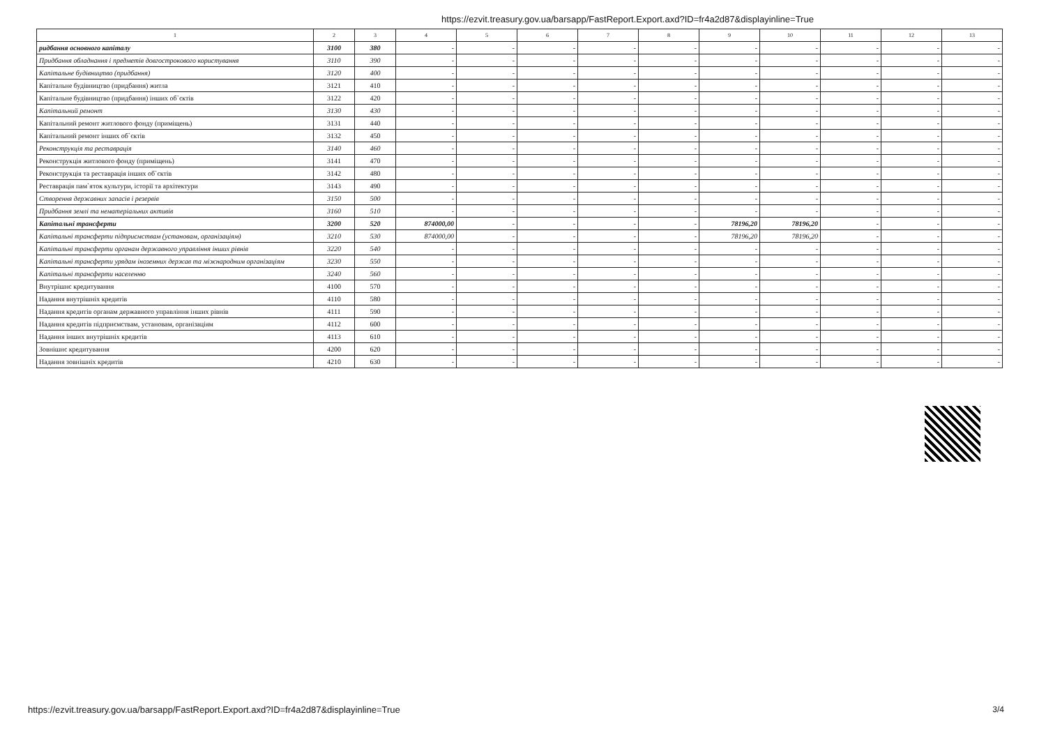https://ezvit.treasury.gov.ua/barsapp/FastReport.Export.axd?ID=fr4a2d87&displayinline=True
| 1 | 2 | 3 | 4 | 5 | 6 | 7 | 8 | 9 | 10 | 11 | 12 | 13 |
| --- | --- | --- | --- | --- | --- | --- | --- | --- | --- | --- | --- | --- |
| ридбання основного капіталу | 3100 | 380 | - | - | - | - | - | - | - | - | - | - |
| Придбання обладнання і предметів довгострокового користування | 3110 | 390 | - | - | - | - | - | - | - | - | - | - |
| Капітальне будівництво (придбання) | 3120 | 400 | - | - | - | - | - | - | - | - | - | - |
| Капітальне будівництво (придбання) житла | 3121 | 410 | - | - | - | - | - | - | - | - | - | - |
| Капітальне будівництво (придбання) інших об`єктів | 3122 | 420 | - | - | - | - | - | - | - | - | - | - |
| Капітальний ремонт | 3130 | 430 | - | - | - | - | - | - | - | - | - | - |
| Капітальний ремонт житлового фонду (приміщень) | 3131 | 440 | - | - | - | - | - | - | - | - | - | - |
| Капітальний ремонт інших об`єктів | 3132 | 450 | - | - | - | - | - | - | - | - | - | - |
| Реконструкція та реставрація | 3140 | 460 | - | - | - | - | - | - | - | - | - | - |
| Реконструкція житлового фонду (приміщень) | 3141 | 470 | - | - | - | - | - | - | - | - | - | - |
| Реконструкція та реставрація інших об`єктів | 3142 | 480 | - | - | - | - | - | - | - | - | - | - |
| Реставрація пам`яток культури, історії та архітектури | 3143 | 490 | - | - | - | - | - | - | - | - | - | - |
| Створення державних запасів і резервів | 3150 | 500 | - | - | - | - | - | - | - | - | - | - |
| Придбання землі та нематеріальних активів | 3160 | 510 | - | - | - | - | - | - | - | - | - | - |
| Капітальні трансферти | 3200 | 520 | 874000,00 | - | - | - | - | 78196,20 | 78196,20 | - | - | - |
| Капітальні трансферти підприємствам (установам, організаціям) | 3210 | 530 | 874000,00 | - | - | - | - | 78196,20 | 78196,20 | - | - | - |
| Капітальні трансферти органам державного управління інших рівнів | 3220 | 540 | - | - | - | - | - | - | - | - | - | - |
| Капітальні трансферти урядам іноземних держав та міжнародним організаціям | 3230 | 550 | - | - | - | - | - | - | - | - | - | - |
| Капітальні трансферти населенню | 3240 | 560 | - | - | - | - | - | - | - | - | - | - |
| Внутрішнє кредитування | 4100 | 570 | - | - | - | - | - | - | - | - | - | - |
| Надання внутрішніх кредитів | 4110 | 580 | - | - | - | - | - | - | - | - | - | - |
| Надання кредитів органам державного управління інших рівнів | 4111 | 590 | - | - | - | - | - | - | - | - | - | - |
| Надання кредитів підприємствам, установам, організаціям | 4112 | 600 | - | - | - | - | - | - | - | - | - | - |
| Надання інших внутрішніх кредитів | 4113 | 610 | - | - | - | - | - | - | - | - | - | - |
| Зовнішнє кредитування | 4200 | 620 | - | - | - | - | - | - | - | - | - | - |
| Надання зовнішніх кредитів | 4210 | 630 | - | - | - | - | - | - | - | - | - | - |
https://ezvit.treasury.gov.ua/barsapp/FastReport.Export.axd?ID=fr4a2d87&displayinline=True
3/4